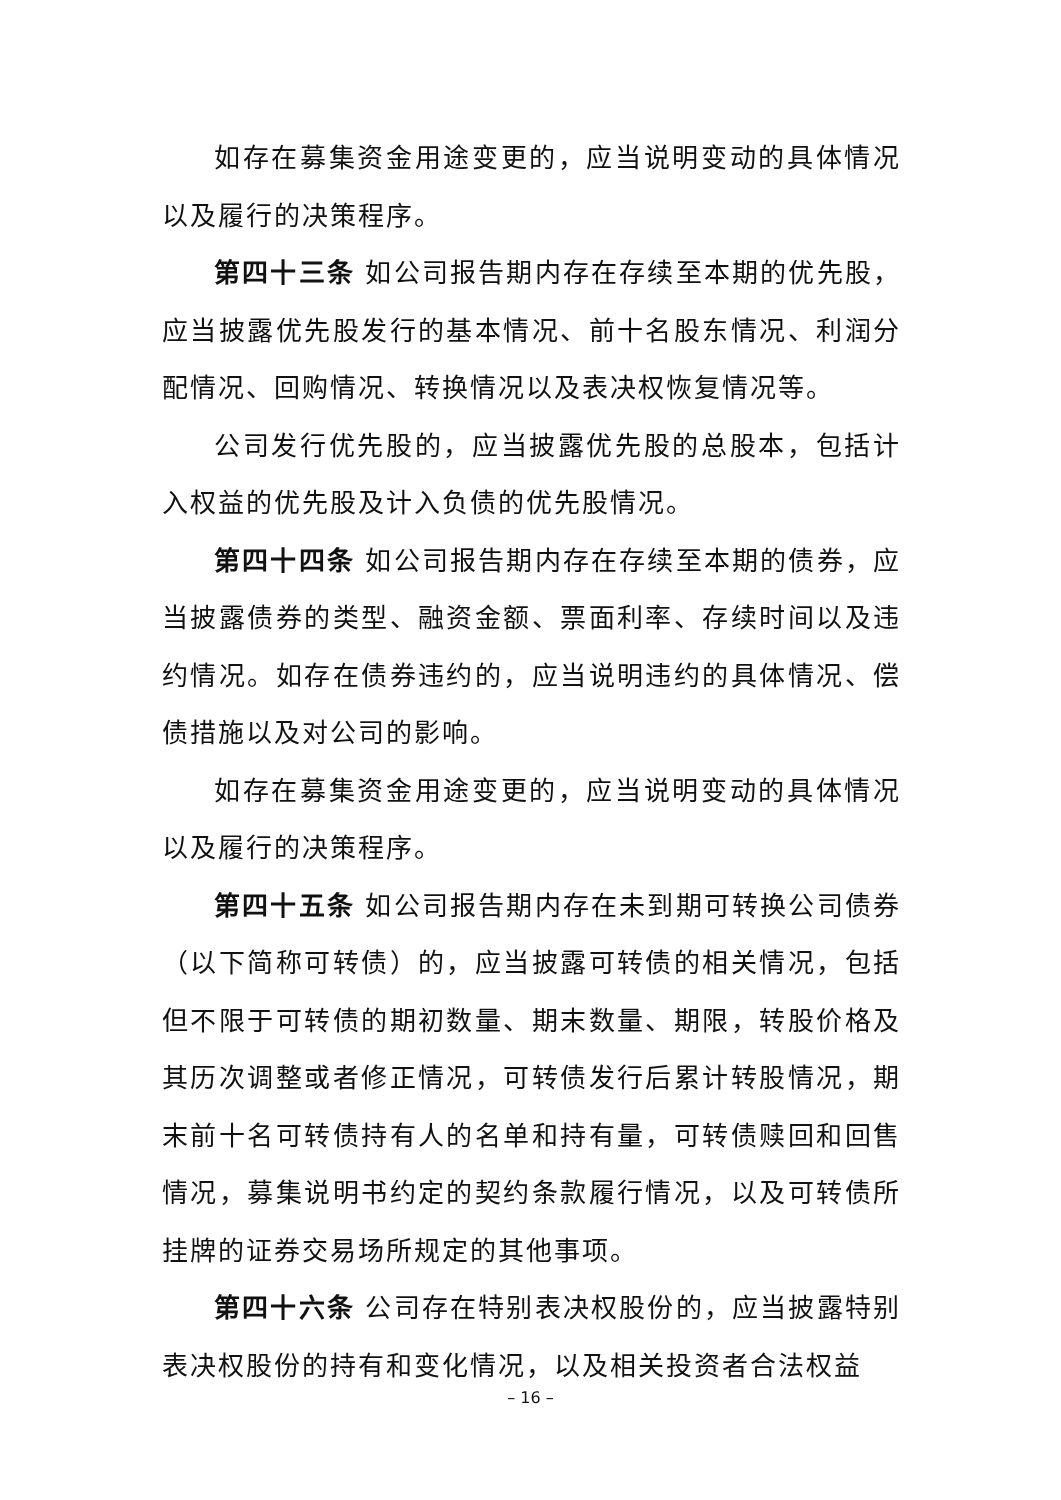如存在募集资金用途变更的，应当说明变动的具体情况以及履行的决策程序。
第四十三条 如公司报告期内存在存续至本期的优先股，应当披露优先股发行的基本情况、前十名股东情况、利润分配情况、回购情况、转换情况以及表决权恢复情况等。
公司发行优先股的，应当披露优先股的总股本，包括计入权益的优先股及计入负债的优先股情况。
第四十四条 如公司报告期内存在存续至本期的债券，应当披露债券的类型、融资金额、票面利率、存续时间以及违约情况。如存在债券违约的，应当说明违约的具体情况、偿债措施以及对公司的影响。
如存在募集资金用途变更的，应当说明变动的具体情况以及履行的决策程序。
第四十五条 如公司报告期内存在未到期可转换公司债券（以下简称可转债）的，应当披露可转债的相关情况，包括但不限于可转债的期初数量、期末数量、期限，转股价格及其历次调整或者修正情况，可转债发行后累计转股情况，期末前十名可转债持有人的名单和持有量，可转债赎回和回售情况，募集说明书约定的契约条款履行情况，以及可转债所挂牌的证券交易场所规定的其他事项。
第四十六条 公司存在特别表决权股份的，应当披露特别表决权股份的持有和变化情况，以及相关投资者合法权益
– 16 –